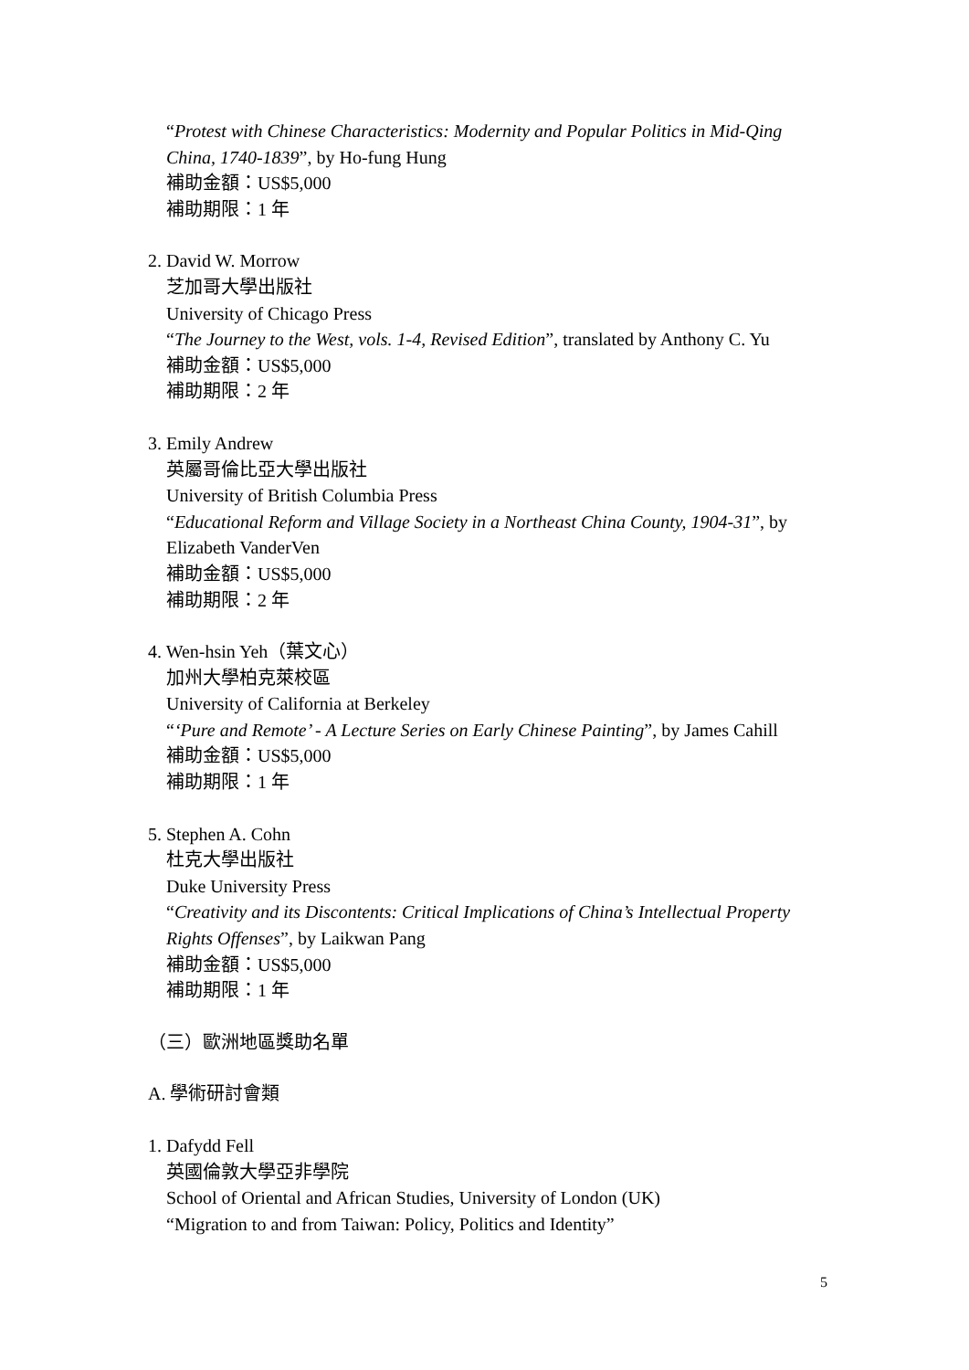“Protest with Chinese Characteristics: Modernity and Popular Politics in Mid-Qing China, 1740-1839”, by Ho-fung Hung
補助金額：US$5,000
補助期限：1 年
2. David W. Morrow
芝加哥大學出版社
University of Chicago Press
“The Journey to the West, vols. 1-4, Revised Edition”, translated by Anthony C. Yu
補助金額：US$5,000
補助期限：2 年
3. Emily Andrew
英屬哥倫比亞大學出版社
University of British Columbia Press
“Educational Reform and Village Society in a Northeast China County, 1904-31”, by Elizabeth VanderVen
補助金額：US$5,000
補助期限：2 年
4. Wen-hsin Yeh（葉文心）
加州大學柏克萊校區
University of California at Berkeley
“‘Pure and Remote’ - A Lecture Series on Early Chinese Painting”, by James Cahill
補助金額：US$5,000
補助期限：1 年
5. Stephen A. Cohn
杜克大學出版社
Duke University Press
“Creativity and its Discontents: Critical Implications of China’s Intellectual Property Rights Offenses”, by Laikwan Pang
補助金額：US$5,000
補助期限：1 年
（三）歐洲地區獎助名單
A. 學術研討會類
1. Dafydd Fell
英國倫敦大學亞非學院
School of Oriental and African Studies, University of London (UK)
“Migration to and from Taiwan: Policy, Politics and Identity”
5